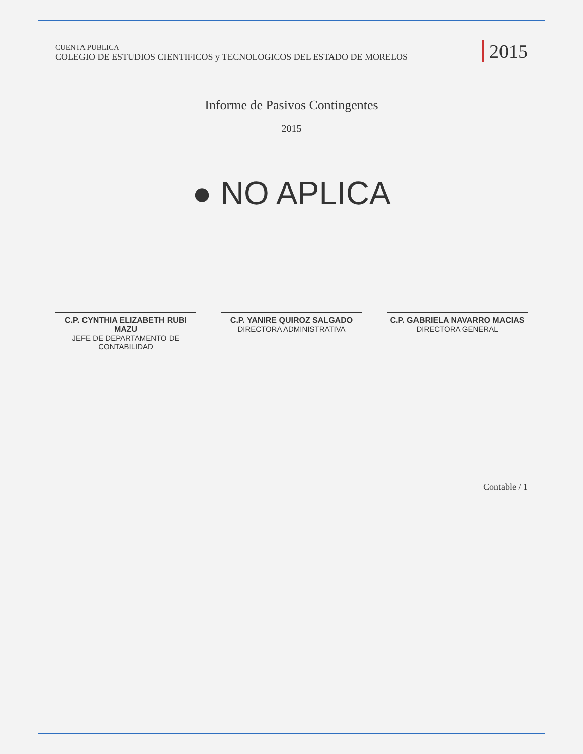CUENTA PUBLICA
COLEGIO DE ESTUDIOS CIENTIFICOS y TECNOLOGICOS DEL ESTADO DE MORELOS
2015
Informe de Pasivos Contingentes
2015
● NO APLICA
C.P. CYNTHIA ELIZABETH RUBI MAZU
JEFE DE DEPARTAMENTO DE CONTABILIDAD
C.P. YANIRE QUIROZ SALGADO
DIRECTORA ADMINISTRATIVA
C.P. GABRIELA NAVARRO MACIAS
DIRECTORA GENERAL
Contable / 1